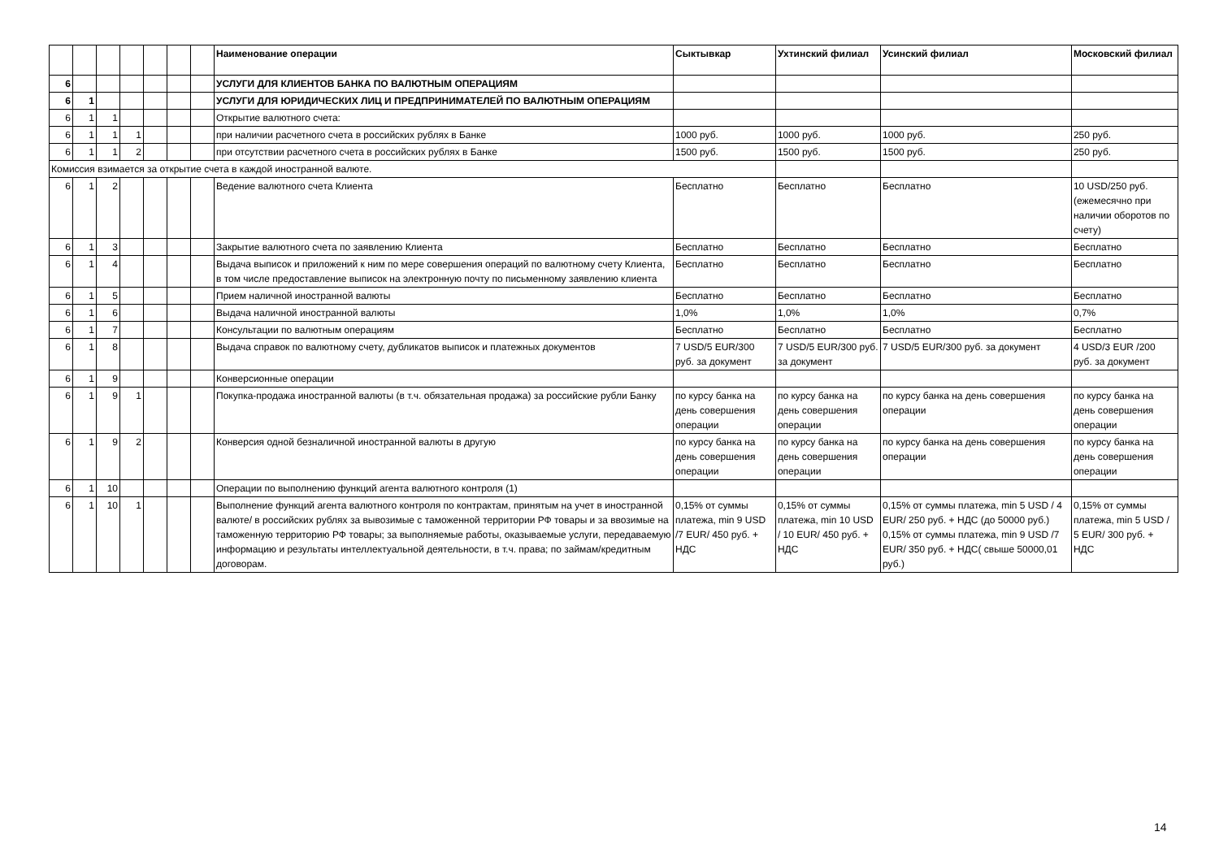| | | | | | | | Наименование операции | Сыктывкар | Ухтинский филиал | Усинский филиал | Московский филиал |
| --- | --- | --- | --- | --- | --- | --- | --- | --- | --- | --- | --- |
| 6 | | | | | | | УСЛУГИ ДЛЯ КЛИЕНТОВ БАНКА ПО ВАЛЮТНЫМ ОПЕРАЦИЯМ | | | | |
| 6 | 1 | | | | | | УСЛУГИ ДЛЯ ЮРИДИЧЕСКИХ ЛИЦ И ПРЕДПРИНИМАТЕЛЕЙ ПО ВАЛЮТНЫМ ОПЕРАЦИЯМ | | | | |
| 6 | 1 | 1 | | | | | Открытие валютного счета: | | | | |
| 6 | 1 | 1 | 1 | | | | при наличии расчетного счета в российских рублях в Банке | 1000 руб. | 1000 руб. | 1000 руб. | 250 руб. |
| 6 | 1 | 1 | 2 | | | | при отсутствии расчетного счета в российских рублях в Банке | 1500 руб. | 1500 руб. | 1500 руб. | 250 руб. |
| Комиссия взимается за открытие счета в каждой иностранной валюте. | | | | | | | | | | | |
| 6 | 1 | 2 | | | | | Ведение валютного счета Клиента | Бесплатно | Бесплатно | Бесплатно | 10 USD/250 руб. (ежемесячно при наличии оборотов по счету) |
| 6 | 1 | 3 | | | | | Закрытие валютного счета по заявлению Клиента | Бесплатно | Бесплатно | Бесплатно | Бесплатно |
| 6 | 1 | 4 | | | | | Выдача выписок и приложений к ним по мере совершения операций по валютному счету Клиента, в том числе предоставление выписок на электронную почту по письменному заявлению клиента | Бесплатно | Бесплатно | Бесплатно | Бесплатно |
| 6 | 1 | 5 | | | | | Прием наличной иностранной валюты | Бесплатно | Бесплатно | Бесплатно | Бесплатно |
| 6 | 1 | 6 | | | | | Выдача наличной иностранной валюты | 1,0% | 1,0% | 1,0% | 0,7% |
| 6 | 1 | 7 | | | | | Консультации по валютным операциям | Бесплатно | Бесплатно | Бесплатно | Бесплатно |
| 6 | 1 | 8 | | | | | Выдача справок по валютному счету, дубликатов выписок и платежных документов | 7 USD/5 EUR/300 руб. за документ | 7 USD/5 EUR/300 руб. за документ | 7 USD/5 EUR/300 руб. за документ | 4 USD/3 EUR /200 руб. за документ |
| 6 | 1 | 9 | | | | | Конверсионные операции | | | | |
| 6 | 1 | 9 | 1 | | | | Покупка-продажа иностранной валюты (в т.ч. обязательная продажа) за российские рубли Банку | по курсу банка на день совершения операции | по курсу банка на день совершения операции | по курсу банка на день совершения операции | по курсу банка на день совершения операции |
| 6 | 1 | 9 | 2 | | | | Конверсия одной безналичной иностранной валюты в другую | по курсу банка на день совершения операции | по курсу банка на день совершения операции | по курсу банка на день совершения операции | по курсу банка на день совершения операции |
| 6 | 1 | 10 | | | | | Операции по выполнению функций агента валютного контроля (1) | | | | |
| 6 | 1 | 10 | 1 | | | | Выполнение функций агента валютного контроля по контрактам, принятым на учет в иностранной валюте/ в российских рублях за вывозимые с таможенной территории РФ товары и за ввозимые на таможенную территорию РФ товары; за выполняемые работы, оказываемые услуги, передаваемую информацию и результаты интеллектуальной деятельности, в т.ч. права; по займам/кредитным договорам. | 0,15% от суммы платежа, min 9 USD /7 EUR/ 450 руб. + НДС | 0,15% от суммы платежа, min 10 USD / 10 EUR/ 450 руб. + НДС | 0,15% от суммы платежа, min 5 USD / 4 EUR/ 250 руб. + НДС (до 50000 руб.) 0,15% от суммы платежа, min 9 USD /7 EUR/ 350 руб. + НДС( свыше 50000,01 руб.) | 0,15% от суммы платежа, min 5 USD / 5 EUR/ 300 руб. + НДС |
14